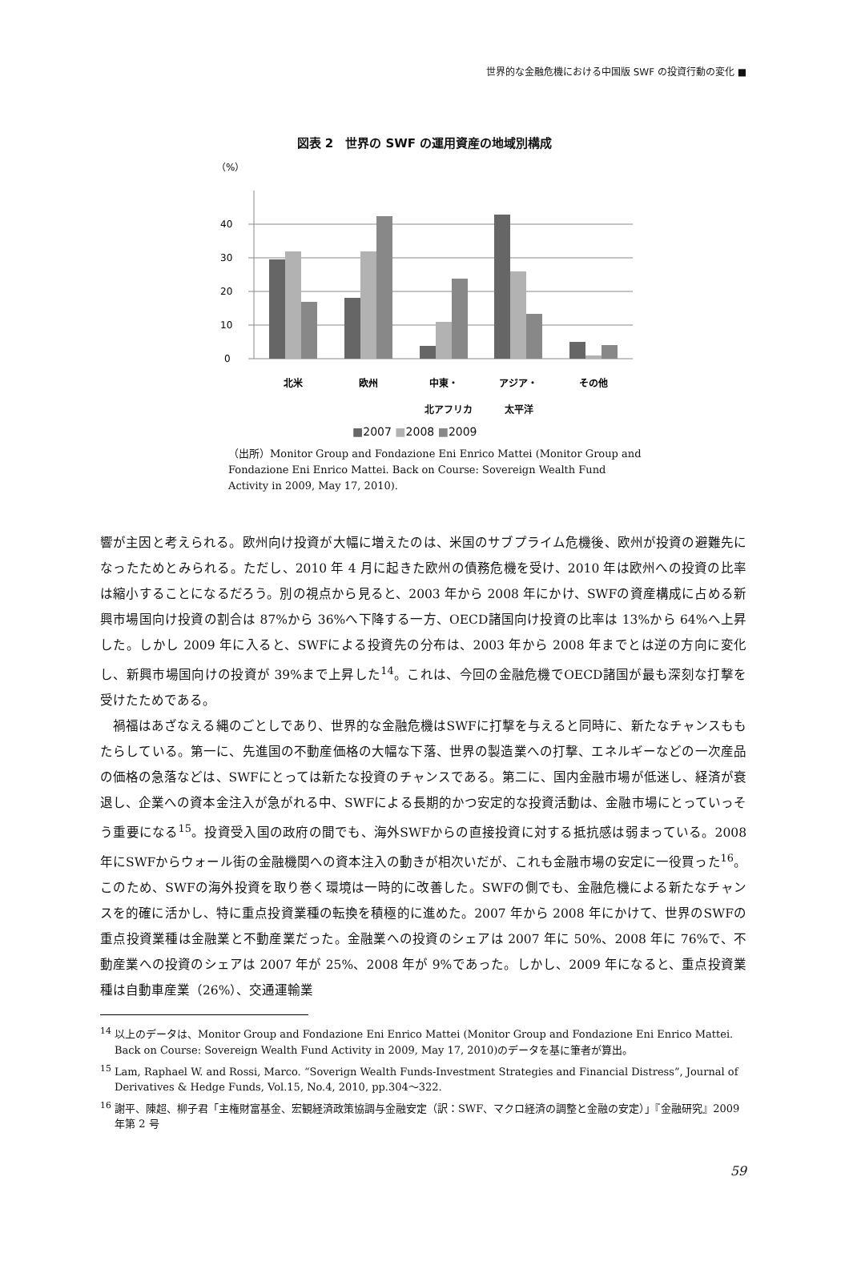世界的な金融危機における中国版 SWF の投資行動の変化 ■
図表 2　世界の SWF の運用資産の地域別構成
（%）
0
10
20
30
40
北米
欧州
中東・
アジア・
その他
北アフリカ 太平洋
■2007 ■2008 ■2009
（出所）Monitor Group and Fondazione Eni Enrico Mattei (Monitor Group and Fondazione Eni Enrico Mattei. Back on Course: Sovereign Wealth Fund Activity in 2009, May 17, 2010).
響が主因と考えられる。欧州向け投資が大幅に増えたのは、米国のサブプライム危機後、欧州が投資の避難先になったためとみられる。ただし、2010 年 4 月に起きた欧州の債務危機を受け、2010 年は欧州への投資の比率は縮小することになるだろう。別の視点から見ると、2003 年から 2008 年にかけ、SWFの資産構成に占める新興市場国向け投資の割合は 87%から 36%へ下降する一方、OECD諸国向け投資の比率は 13%から 64%へ上昇した。しかし 2009 年に入ると、SWFによる投資先の分布は、2003 年から 2008 年までとは逆の方向に変化し、新興市場国向けの投資が 39%まで上昇した<sup>14</sup>。これは、今回の金融危機でOECD諸国が最も深刻な打撃を受けたためである。
　禍福はあざなえる縄のごとしであり、世界的な金融危機はSWFに打撃を与えると同時に、新たなチャンスももたらしている。第一に、先進国の不動産価格の大幅な下落、世界の製造業への打撃、エネルギーなどの一次産品の価格の急落などは、SWFにとっては新たな投資のチャンスである。第二に、国内金融市場が低迷し、経済が衰退し、企業への資本金注入が急がれる中、SWFによる長期的かつ安定的な投資活動は、金融市場にとっていっそう重要になる<sup>15</sup>。投資受入国の政府の間でも、海外SWFからの直接投資に対する抵抗感は弱まっている。2008 年にSWFからウォール街の金融機関への資本注入の動きが相次いだが、これも金融市場の安定に一役買った<sup>16</sup>。このため、SWFの海外投資を取り巻く環境は一時的に改善した。SWFの側でも、金融危機による新たなチャンスを的確に活かし、特に重点投資業種の転換を積極的に進めた。2007 年から 2008 年にかけて、世界のSWFの重点投資業種は金融業と不動産業だった。金融業への投資のシェアは 2007 年に 50%、2008 年に 76%で、不動産業への投資のシェアは 2007 年が 25%、2008 年が 9%であった。しかし、2009 年になると、重点投資業種は自動車産業（26%）、交通運輸業
<sup>14</sup> 以上のデータは、Monitor Group and Fondazione Eni Enrico Mattei (Monitor Group and Fondazione Eni Enrico Mattei. Back on Course: Sovereign Wealth Fund Activity in 2009, May 17, 2010)のデータを基に筆者が算出。
<sup>15</sup> Lam, Raphael W. and Rossi, Marco. “Soverign Wealth Funds-Investment Strategies and Financial Distress”, Journal of Derivatives & Hedge Funds, Vol.15, No.4, 2010, pp.304～322.
<sup>16</sup> 謝平、陳超、柳子君「主権財富基金、宏観経済政策協調与金融安定（訳：SWF、マクロ経済の調整と金融の安定）」『金融研究』2009 年第 2 号
59